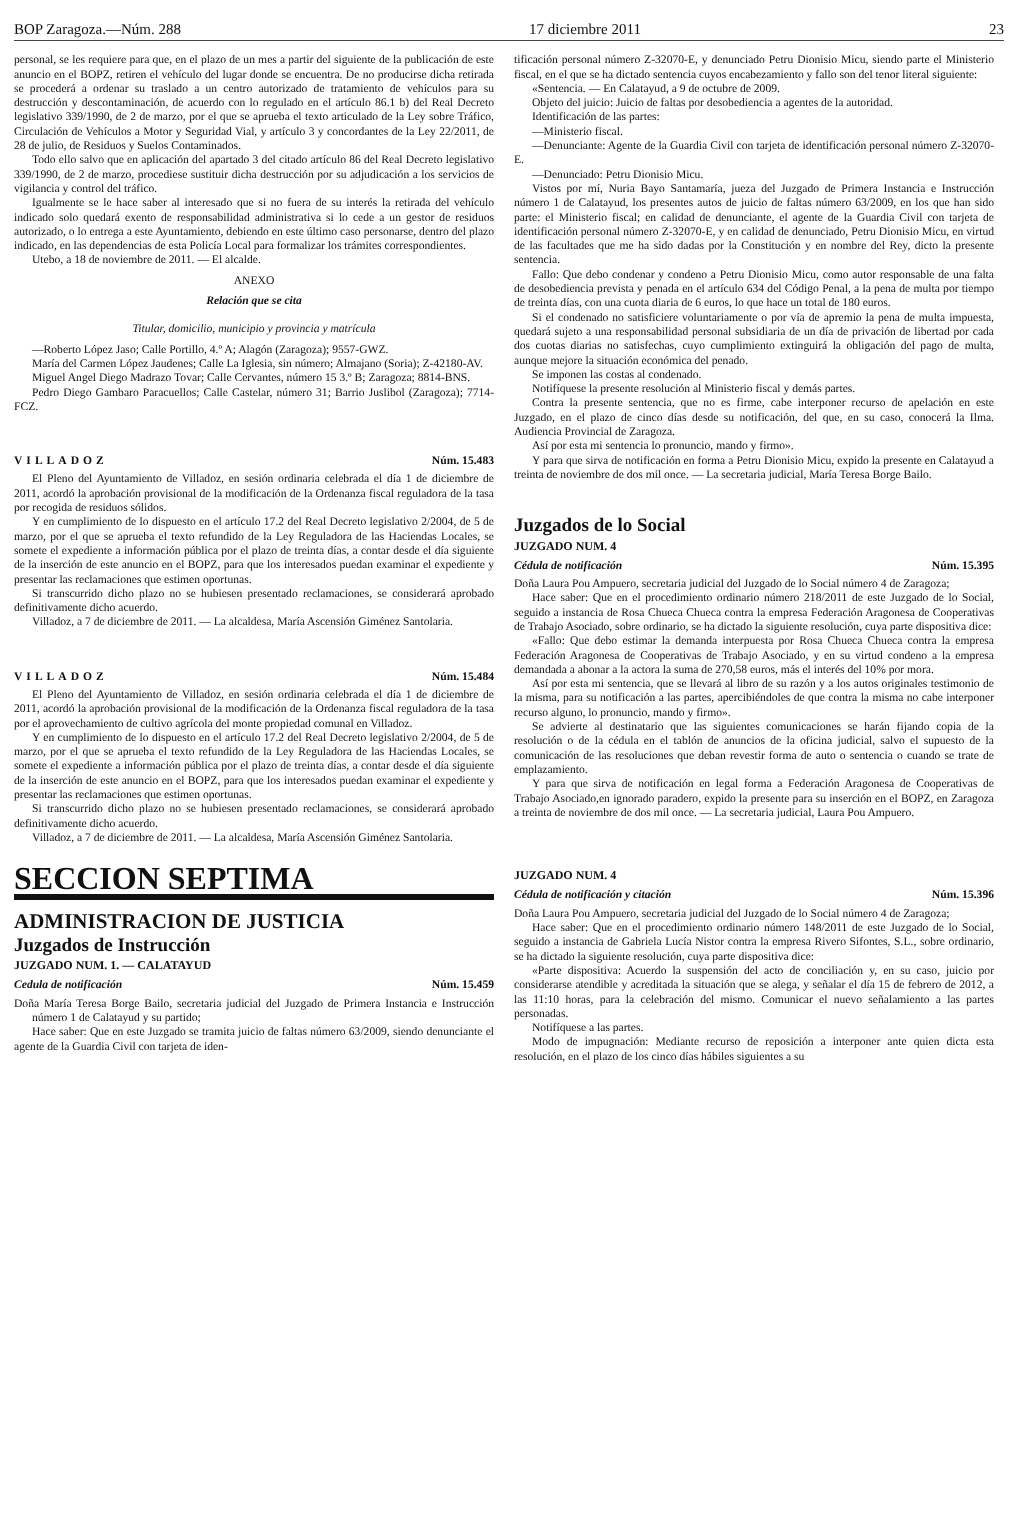BOP Zaragoza.—Núm. 288 17 diciembre 2011 23
personal, se les requiere para que, en el plazo de un mes a partir del siguiente de la publicación de este anuncio en el BOPZ, retiren el vehículo del lugar donde se encuentra. De no producirse dicha retirada se procederá a ordenar su traslado a un centro autorizado de tratamiento de vehículos para su destrucción y descontaminación, de acuerdo con lo regulado en el artículo 86.1 b) del Real Decreto legislativo 339/1990, de 2 de marzo, por el que se aprueba el texto articulado de la Ley sobre Tráfico, Circulación de Vehículos a Motor y Seguridad Vial, y artículo 3 y concordantes de la Ley 22/2011, de 28 de julio, de Residuos y Suelos Contaminados.
Todo ello salvo que en aplicación del apartado 3 del citado artículo 86 del Real Decreto legislativo 339/1990, de 2 de marzo, procediese sustituir dicha destrucción por su adjudicación a los servicios de vigilancia y control del tráfico.
Igualmente se le hace saber al interesado que si no fuera de su interés la retirada del vehículo indicado solo quedará exento de responsabilidad administrativa si lo cede a un gestor de residuos autorizado, o lo entrega a este Ayuntamiento, debiendo en este último caso personarse, dentro del plazo indicado, en las dependencias de esta Policía Local para formalizar los trámites correspondientes.
Utebo, a 18 de noviembre de 2011. — El alcalde.
ANEXO
Relación que se cita
Titular, domicilio, municipio y provincia y matrícula
—Roberto López Jaso; Calle Portillo, 4.º A; Alagón (Zaragoza); 9557-GWZ.
María del Carmen López Jaudenes; Calle La Iglesia, sin número; Almajano (Soria); Z-42180-AV.
Miguel Angel Diego Madrazo Tovar; Calle Cervantes, número 15 3.º B; Zaragoza; 8814-BNS.
Pedro Diego Gambaro Paracuellos; Calle Castelar, número 31; Barrio Juslibol (Zaragoza); 7714-FCZ.
VILLADOZ Núm. 15.483
El Pleno del Ayuntamiento de Villadoz, en sesión ordinaria celebrada el día 1 de diciembre de 2011, acordó la aprobación provisional de la modificación de la Ordenanza fiscal reguladora de la tasa por recogida de residuos sólidos.
Y en cumplimiento de lo dispuesto en el artículo 17.2 del Real Decreto legislativo 2/2004, de 5 de marzo, por el que se aprueba el texto refundido de la Ley Reguladora de las Haciendas Locales, se somete el expediente a información pública por el plazo de treinta días, a contar desde el día siguiente de la inserción de este anuncio en el BOPZ, para que los interesados puedan examinar el expediente y presentar las reclamaciones que estimen oportunas.
Si transcurrido dicho plazo no se hubiesen presentado reclamaciones, se considerará aprobado definitivamente dicho acuerdo.
Villadoz, a 7 de diciembre de 2011. — La alcaldesa, María Ascensión Giménez Santolaria.
VILLADOZ Núm. 15.484
El Pleno del Ayuntamiento de Villadoz, en sesión ordinaria celebrada el día 1 de diciembre de 2011, acordó la aprobación provisional de la modificación de la Ordenanza fiscal reguladora de la tasa por el aprovechamiento de cultivo agrícola del monte propiedad comunal en Villadoz.
Y en cumplimiento de lo dispuesto en el artículo 17.2 del Real Decreto legislativo 2/2004, de 5 de marzo, por el que se aprueba el texto refundido de la Ley Reguladora de las Haciendas Locales, se somete el expediente a información pública por el plazo de treinta días, a contar desde el día siguiente de la inserción de este anuncio en el BOPZ, para que los interesados puedan examinar el expediente y presentar las reclamaciones que estimen oportunas.
Si transcurrido dicho plazo no se hubiesen presentado reclamaciones, se considerará aprobado definitivamente dicho acuerdo.
Villadoz, a 7 de diciembre de 2011. — La alcaldesa, María Ascensión Giménez Santolaria.
SECCION SEPTIMA
ADMINISTRACION DE JUSTICIA
Juzgados de Instrucción
JUZGADO NUM. 1. — CALATAYUD
Cedula de notificación Núm. 15.459
Doña María Teresa Borge Bailo, secretaria judicial del Juzgado de Primera Instancia e Instrucción número 1 de Calatayud y su partido;
Hace saber: Que en este Juzgado se tramita juicio de faltas número 63/2009, siendo denunciante el agente de la Guardia Civil con tarjeta de iden-
tificación personal número Z-32070-E, y denunciado Petru Dionisio Micu, siendo parte el Ministerio fiscal, en el que se ha dictado sentencia cuyos encabezamiento y fallo son del tenor literal siguiente:
«Sentencia. — En Calatayud, a 9 de octubre de 2009.
Objeto del juicio: Juicio de faltas por desobediencia a agentes de la autoridad.
Identificación de las partes:
—Ministerio fiscal.
—Denunciante: Agente de la Guardia Civil con tarjeta de identificación personal número Z-32070-E.
—Denunciado: Petru Dionisio Micu.
Vistos por mí, Nuria Bayo Santamaría, jueza del Juzgado de Primera Instancia e Instrucción número 1 de Calatayud, los presentes autos de juicio de faltas número 63/2009, en los que han sido parte: el Ministerio fiscal; en calidad de denunciante, el agente de la Guardia Civil con tarjeta de identificación personal número Z-32070-E, y en calidad de denunciado, Petru Dionisio Micu, en virtud de las facultades que me ha sido dadas por la Constitución y en nombre del Rey, dicto la presente sentencia.
Fallo: Que debo condenar y condeno a Petru Dionisio Micu, como autor responsable de una falta de desobediencia prevista y penada en el artículo 634 del Código Penal, a la pena de multa por tiempo de treinta días, con una cuota diaria de 6 euros, lo que hace un total de 180 euros.
Si el condenado no satisficiere voluntariamente o por vía de apremio la pena de multa impuesta, quedará sujeto a una responsabilidad personal subsidiaria de un día de privación de libertad por cada dos cuotas diarias no satisfechas, cuyo cumplimiento extinguirá la obligación del pago de multa, aunque mejore la situación económica del penado.
Se imponen las costas al condenado.
Notifíquese la presente resolución al Ministerio fiscal y demás partes.
Contra la presente sentencia, que no es firme, cabe interponer recurso de apelación en este Juzgado, en el plazo de cinco días desde su notificación, del que, en su caso, conocerá la Ilma. Audiencia Provincial de Zaragoza.
Así por esta mi sentencia lo pronuncio, mando y firmo».
Y para que sirva de notificación en forma a Petru Dionisio Micu, expido la presente en Calatayud a treinta de noviembre de dos mil once. — La secretaria judicial, María Teresa Borge Bailo.
Juzgados de lo Social
JUZGADO NUM. 4
Cédula de notificación Núm. 15.395
Doña Laura Pou Ampuero, secretaria judicial del Juzgado de lo Social número 4 de Zaragoza;
Hace saber: Que en el procedimiento ordinario número 218/2011 de este Juzgado de lo Social, seguido a instancia de Rosa Chueca Chueca contra la empresa Federación Aragonesa de Cooperativas de Trabajo Asociado, sobre ordinario, se ha dictado la siguiente resolución, cuya parte dispositiva dice:
«Fallo: Que debo estimar la demanda interpuesta por Rosa Chueca Chueca contra la empresa Federación Aragonesa de Cooperativas de Trabajo Asociado, y en su virtud condeno a la empresa demandada a abonar a la actora la suma de 270,58 euros, más el interés del 10% por mora.
Así por esta mi sentencia, que se llevará al libro de su razón y a los autos originales testimonio de la misma, para su notificación a las partes, apercibiéndoles de que contra la misma no cabe interponer recurso alguno, lo pronuncio, mando y firmo».
Se advierte al destinatario que las siguientes comunicaciones se harán fijando copia de la resolución o de la cédula en el tablón de anuncios de la oficina judicial, salvo el supuesto de la comunicación de las resoluciones que deban revestir forma de auto o sentencia o cuando se trate de emplazamiento.
Y para que sirva de notificación en legal forma a Federación Aragonesa de Cooperativas de Trabajo Asociado,en ignorado paradero, expido la presente para su inserción en el BOPZ, en Zaragoza a treinta de noviembre de dos mil once. — La secretaria judicial, Laura Pou Ampuero.
JUZGADO NUM. 4
Cédula de notificación y citación Núm. 15.396
Doña Laura Pou Ampuero, secretaria judicial del Juzgado de lo Social número 4 de Zaragoza;
Hace saber: Que en el procedimiento ordinario número 148/2011 de este Juzgado de lo Social, seguido a instancia de Gabriela Lucía Nistor contra la empresa Rivero Sifontes, S.L., sobre ordinario, se ha dictado la siguiente resolución, cuya parte dispositiva dice:
«Parte dispositiva: Acuerdo la suspensión del acto de conciliación y, en su caso, juicio por considerarse atendible y acreditada la situación que se alega, y señalar el día 15 de febrero de 2012, a las 11:10 horas, para la celebración del mismo. Comunicar el nuevo señalamiento a las partes personadas.
Notifíquese a las partes.
Modo de impugnación: Mediante recurso de reposición a interponer ante quien dicta esta resolución, en el plazo de los cinco días hábiles siguientes a su